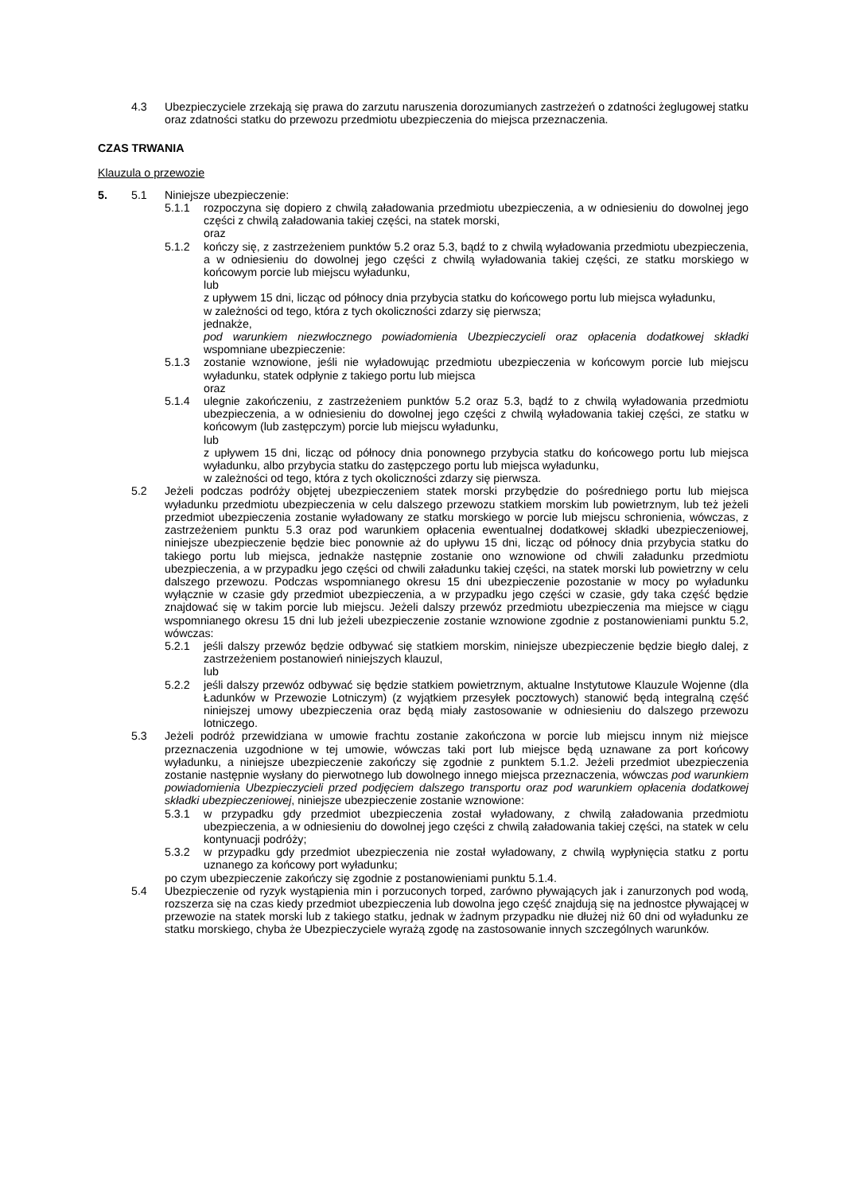4.3 Ubezpieczyciele zrzekają się prawa do zarzutu naruszenia dorozumianych zastrzeżeń o zdatności żeglugowej statku oraz zdatności statku do przewozu przedmiotu ubezpieczenia do miejsca przeznaczenia.
CZAS TRWANIA
Klauzula o przewozie
5. 5.1 Niniejsze ubezpieczenie:
5.1.1 rozpoczyna się dopiero z chwilą załadowania przedmiotu ubezpieczenia, a w odniesieniu do dowolnej jego części z chwilą załadowania takiej części, na statek morski,
oraz
5.1.2 kończy się, z zastrzeżeniem punktów 5.2 oraz 5.3, bądź to z chwilą wyładowania przedmiotu ubezpieczenia, a w odniesieniu do dowolnej jego części z chwilą wyładowania takiej części, ze statku morskiego w końcowym porcie lub miejscu wyładunku,
lub
z upływem 15 dni, licząc od północy dnia przybycia statku do końcowego portu lub miejsca wyładunku,
w zależności od tego, która z tych okoliczności zdarzy się pierwsza;
jednakże,
pod warunkiem niezwłocznego powiadomienia Ubezpieczycieli oraz opłacenia dodatkowej składki wspomniane ubezpieczenie:
5.1.3 zostanie wznowione, jeśli nie wyładowując przedmiotu ubezpieczenia w końcowym porcie lub miejscu wyładunku, statek odpłynie z takiego portu lub miejsca
oraz
5.1.4 ulegnie zakończeniu, z zastrzeżeniem punktów 5.2 oraz 5.3, bądź to z chwilą wyładowania przedmiotu ubezpieczenia, a w odniesieniu do dowolnej jego części z chwilą wyładowania takiej części, ze statku w końcowym (lub zastępczym) porcie lub miejscu wyładunku,
lub
z upływem 15 dni, licząc od północy dnia ponownego przybycia statku do końcowego portu lub miejsca wyładunku, albo przybycia statku do zastępczego portu lub miejsca wyładunku,
w zależności od tego, która z tych okoliczności zdarzy się pierwsza.
5.2 Jeżeli podczas podróży objętej ubezpieczeniem statek morski przybędzie do pośredniego portu lub miejsca wyładunku przedmiotu ubezpieczenia w celu dalszego przewozu statkiem morskim lub powietrznym, lub też jeżeli przedmiot ubezpieczenia zostanie wyładowany ze statku morskiego w porcie lub miejscu schronienia, wówczas, z zastrzeżeniem punktu 5.3 oraz pod warunkiem opłacenia ewentualnej dodatkowej składki ubezpieczeniowej, niniejsze ubezpieczenie będzie biec ponownie aż do upływu 15 dni, licząc od północy dnia przybycia statku do takiego portu lub miejsca, jednakże następnie zostanie ono wznowione od chwili załadunku przedmiotu ubezpieczenia, a w przypadku jego części od chwili załadunku takiej części, na statek morski lub powietrzny w celu dalszego przewozu. Podczas wspomnianego okresu 15 dni ubezpieczenie pozostanie w mocy po wyładunku wyłącznie w czasie gdy przedmiot ubezpieczenia, a w przypadku jego części w czasie, gdy taka część będzie znajdować się w takim porcie lub miejscu. Jeżeli dalszy przewóz przedmiotu ubezpieczenia ma miejsce w ciągu wspomnianego okresu 15 dni lub jeżeli ubezpieczenie zostanie wznowione zgodnie z postanowieniami punktu 5.2, wówczas:
5.2.1 jeśli dalszy przewóz będzie odbywać się statkiem morskim, niniejsze ubezpieczenie będzie biegło dalej, z zastrzeżeniem postanowień niniejszych klauzul,
lub
5.2.2 jeśli dalszy przewóz odbywać się będzie statkiem powietrznym, aktualne Instytutowe Klauzule Wojenne (dla Ładunków w Przewozie Lotniczym) (z wyjątkiem przesyłek pocztowych) stanowić będą integralną część niniejszej umowy ubezpieczenia oraz będą miały zastosowanie w odniesieniu do dalszego przewozu lotniczego.
5.3 Jeżeli podróż przewidziana w umowie frachtu zostanie zakończona w porcie lub miejscu innym niż miejsce przeznaczenia uzgodnione w tej umowie, wówczas taki port lub miejsce będą uznawane za port końcowy wyładunku, a niniejsze ubezpieczenie zakończy się zgodnie z punktem 5.1.2. Jeżeli przedmiot ubezpieczenia zostanie następnie wysłany do pierwotnego lub dowolnego innego miejsca przeznaczenia, wówczas pod warunkiem powiadomienia Ubezpieczycieli przed podjęciem dalszego transportu oraz pod warunkiem opłacenia dodatkowej składki ubezpieczeniowej, niniejsze ubezpieczenie zostanie wznowione:
5.3.1 w przypadku gdy przedmiot ubezpieczenia został wyładowany, z chwilą załadowania przedmiotu ubezpieczenia, a w odniesieniu do dowolnej jego części z chwilą załadowania takiej części, na statek w celu kontynuacji podróży;
5.3.2 w przypadku gdy przedmiot ubezpieczenia nie został wyładowany, z chwilą wypłynięcia statku z portu uznanego za końcowy port wyładunku;
po czym ubezpieczenie zakończy się zgodnie z postanowieniami punktu 5.1.4.
5.4 Ubezpieczenie od ryzyk wystąpienia min i porzuconych torped, zarówno pływających jak i zanurzonych pod wodą, rozszerza się na czas kiedy przedmiot ubezpieczenia lub dowolna jego część znajdują się na jednostce pływającej w przewozie na statek morski lub z takiego statku, jednak w żadnym przypadku nie dłużej niż 60 dni od wyładunku ze statku morskiego, chyba że Ubezpieczyciele wyrażą zgodę na zastosowanie innych szczególnych warunków.